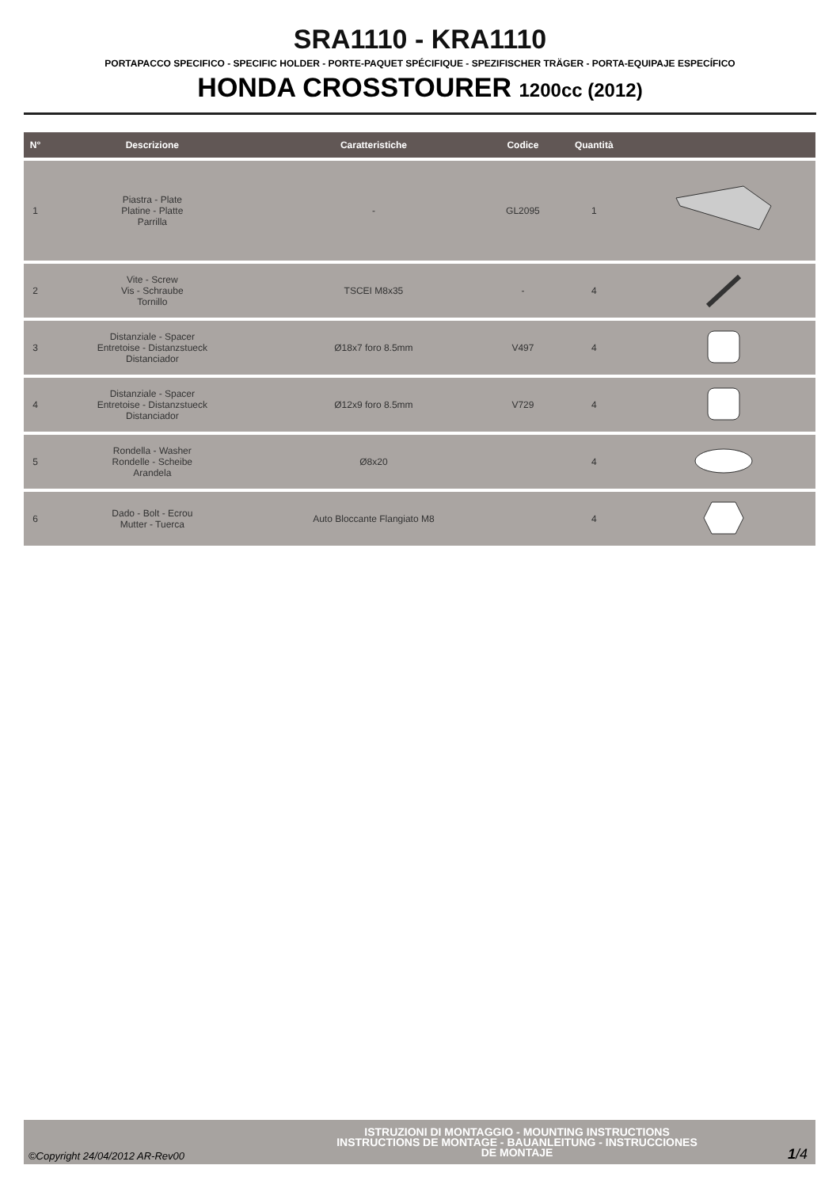SRA1110 - KRA1110
PORTAPACCO SPECIFICO - SPECIFIC HOLDER - PORTE-PAQUET SPÉCIFIQUE - SPEZIFISCHER TRÄGER - PORTA-EQUIPAJE ESPECÍFICO
HONDA CROSSTOURER 1200cc (2012)
| N° | Descrizione | Caratteristiche | Codice | Quantità | |
| --- | --- | --- | --- | --- | --- |
| 1 | Piastra - Plate Platine - Platte Parrilla | - | GL2095 | 1 | |
| 2 | Vite - Screw Vis - Schraube Tornillo | TSCEI M8x35 | - | 4 | |
| 3 | Distanziale - Spacer Entretoise - Distanzstueck Distanciador | Ø18x7 foro 8.5mm | V497 | 4 | |
| 4 | Distanziale - Spacer Entretoise - Distanzstueck Distanciador | Ø12x9 foro 8.5mm | V729 | 4 | |
| 5 | Rondella - Washer Rondelle - Scheibe Arandela | Ø8x20 | | 4 | |
| 6 | Dado - Bolt - Ecrou Mutter - Tuerca | Auto Bloccante Flangiato M8 | | 4 | |
©Copyright 24/04/2012 AR-Rev00
ISTRUZIONI DI MONTAGGIO - MOUNTING INSTRUCTIONS
INSTRUCTIONS DE MONTAGE - BAUANLEITUNG - INSTRUCCIONES
DE MONTAJE
1/4